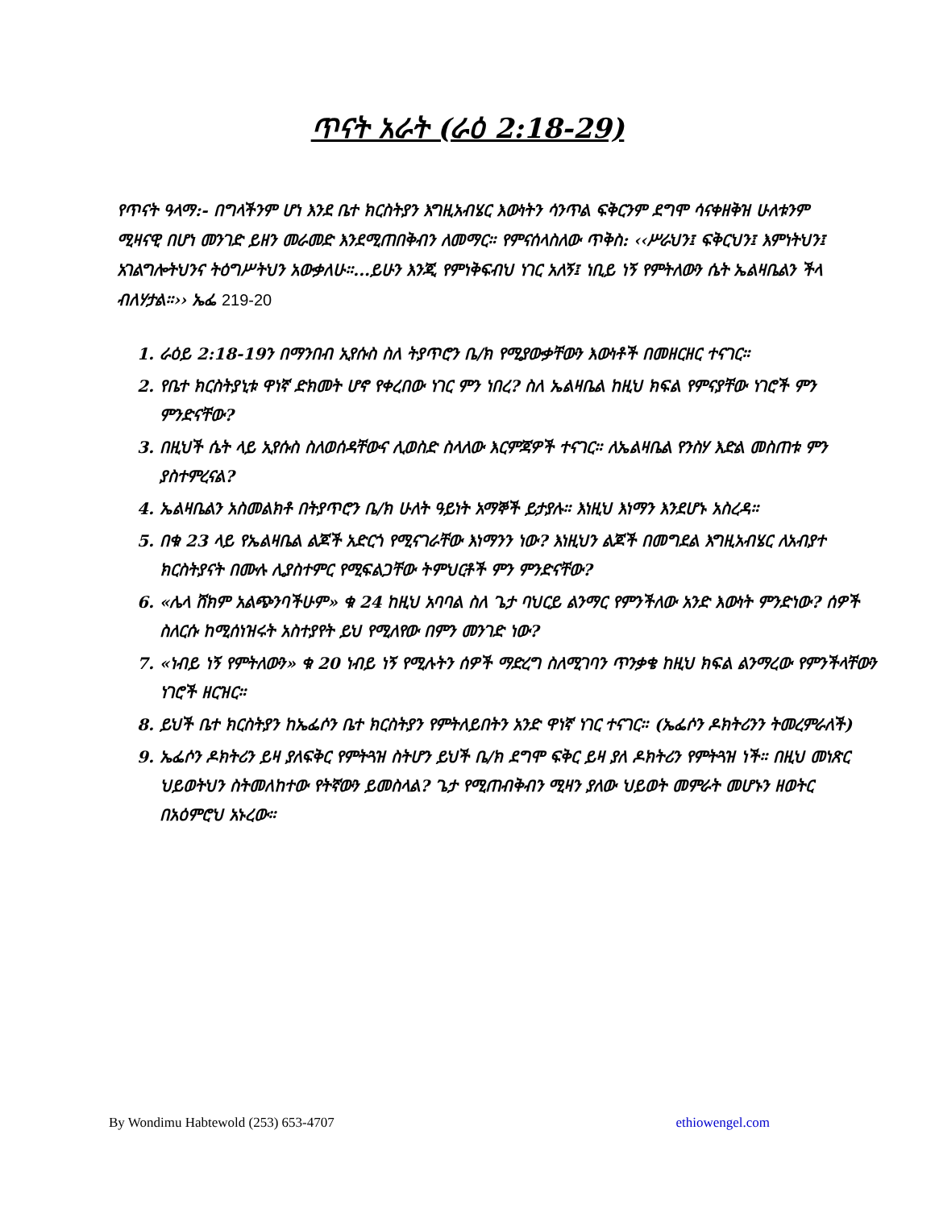ጥናት አራት (ራዕ 2:18-29)
የጥናት ዓላማ:- በግላችንም ሆነ እንደ ቤተ ክርስትያን እግዚአብሄር እውነትን ሳንጥል ፍቅርንም ደግሞ ሳናቀዘቅዝ ሁለቱንም ሚዛናዊ በሆነ መንገድ ይዘን መራመድ እንደሚጠበቅብን ለመማር። የምናሰላስለው ጥቅስ: ‹‹ሥራህን፤ ፍቅርህን፤ እምነትህን፤ አገልግሎትህንና ትዕግሥትህን አውቃለሁ።...ይሁን እንጂ የምነቅፍብህ ነገር አለኝ፤ ነቢይ ነኝ የምትለውን ሴት ኤልዛቤልን ችላ ብለሃታል።›› ኤፌ 219-20
1. ራዕይ 2:18-19ን በማንበብ ኢየሱስ ስለ ትያጥሮን ቤ/ክ የሚያውቃቸውን እውነቶች በመዘርዘር ተናገር።
2. የቤተ ክርስትያኒቱ ዋነኛ ድክመት ሆኖ የቀረበው ነገር ምን ነበረ? ስለ ኤልዛቤል ከዚህ ክፍል የምናያቸው ነገሮች ምን ምንድናቸው?
3. በዚህች ሴት ላይ ኢየሱስ ስለወሰዳቸውና ሊወስድ ስላለው እርምጃዎች ተናገር። ለኤልዛቤል የንስሃ እድል መስጠቱ ምን ያስተምረናል?
4. ኤልዛቤልን አስመልክቶ በትያጥሮን ቤ/ክ ሁለት ዓይነት አማኞች ይታያሉ። እነዚህ እነማን እንደሆኑ አስረዳ።
5. በቁ 23 ላይ የኤልዛቤል ልጆች አድርጎ የሚናገራቸው እነማንን ነው? እነዚህን ልጆች በመግደል እግዚአብሄር ለአብያተ ክርስትያናት በሙሉ ሊያስተምር የሚፍልጋቸው ትምህርቶች ምን ምንድናቸው?
6. «ሌላ ሸክም አልጭንባችሁም» ቁ 24 ከዚህ አባባል ስለ ጌታ ባህርይ ልንማር የምንችለው አንድ እውነት ምንድነው? ሰዎች ስለርሱ ከሚሰነዝሩት አስተያየት ይህ የሚለየው በምን መንገድ ነው?
7. «ነብይ ነኝ የምትለውን» ቁ 20 ነብይ ነኝ የሚሉትን ሰዎች ማድረግ ስለሚገባን ጥንቃቄ ከዚህ ክፍል ልንማረው የምንችላቸውን ነገሮች ዘርዝር።
8. ይህች ቤተ ክርስትያን ከኤፌሶን ቤተ ክርስትያን የምትለይበትን አንድ ዋነኛ ነገር ተናገር። (ኤፌሶን ዶክትሪንን ትመረምራለች)
9. ኤፌሶን ዶክትሪን ይዛ ያለፍቅር የምትጓዝ ስትሆን ይህች ቤ/ክ ደግሞ ፍቅር ይዛ ያለ ዶክትሪን የምትጓዝ ነች። በዚህ መነጽር ህይወትህን ስትመለከተው የትኛውን ይመስላል? ጌታ የሚጠብቅብን ሚዛን ያለው ህይወት መምራት መሆኑን ዘወትር በአዕምሮህ አኑረው።
By Wondimu Habtewold (253) 653-4707 ethiowengel.com